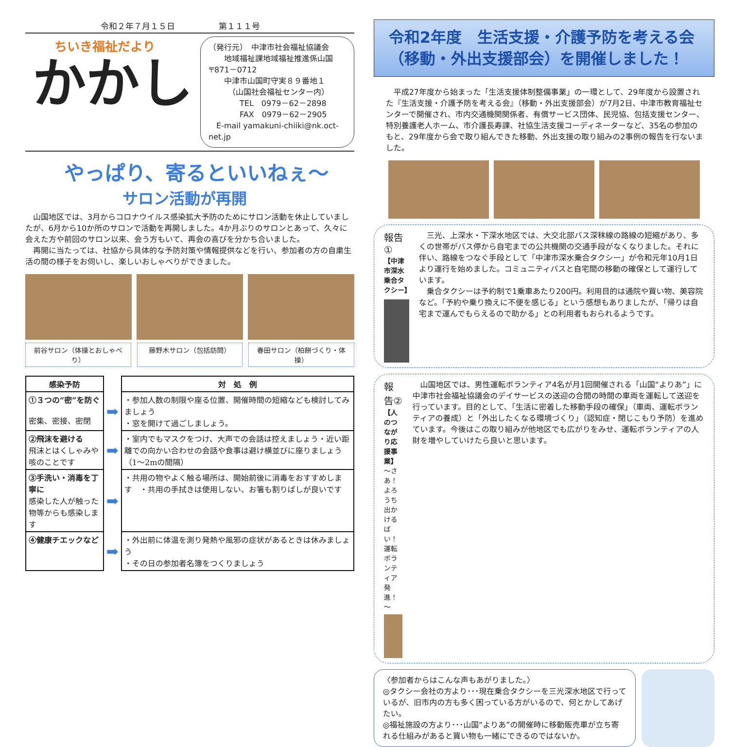令和２年７月１５日 第１１１号
ちいき福祉だより
かかし
（発行元）　中津市社会福祉協議会
　　地域福祉課地域福祉推進係山国
〒871－0712
　　中津市山国町守実８９番地１
　　　（山国社会福祉センター内）
　　　　TEL　0979－62－2898
　　　　FAX　0979－62－2905
　E-mail yamakuni-chiiki@nk.oct-net.jp
やっぱり、寄るといいねぇ～
サロン活動が再開
　山国地区では、3月からコロナウイルス感染拡大予防のためにサロン活動を休止していましたが、6月から10か所のサロンで活動を再開しました。4か月ぶりのサロンとあって、久々に会えた方や前回のサロン以来、会う方もいて、再会の喜びを分かち合いました。
　再開に当たっては、社協から具体的な予防対策や情報提供などを行い、参加者の方の自粛生活の間の様子をお伺いし、楽しいおしゃべりができました。
前谷サロン（体操とおしゃべり） 藤野木サロン（包括訪問） 春田サロン（柏餅づくり・体操）
| 感染予防 | | 対 処 例 |
| --- | --- | --- |
| ①３つの“密”を防ぐ 密集、密接、密閉 | ➡ | ・参加人数の制限や座る位置、開催時間の短縮なども検討してみましょう ・窓を開けて過ごしましょう。 |
| ②飛沫を避ける 飛沫とはくしゃみや咳のことです | ➡ | ・室内でもマスクをつけ、大声での会話は控えましょう・近い距離での向かい合わせの会話や食事は避け横並びに座りましょう（1～2mの間隔） |
| ③手洗い・消毒を丁寧に 感染した人が触った物等からも感染します | ➡ | ・共用の物やよく触る場所は、開始前後に消毒をおすすめします ・共用の手拭きは使用しない、お箸も割りばしが良いです |
| ④健康チエックなど | ➡ | ・外出前に体温を測り発熱や風邪の症状があるときは休みましょう ・その日の参加者名簿をつくりましょう |
令和2年度　生活支援・介護予防を考える会
（移動・外出支援部会）を開催しました！
　平成27年度から始まった「生活支援体制整備事業」の一環として、29年度から設置された『生活支援・介護予防を考える会』（移動・外出支援部会）が7月2日、中津市教育福祉センターで開催され、市内交通機関関係者、有償サービス団体、民児協、包括支援センター、特別養護老人ホーム、市介護長寿課、社協生活支援コーディネーターなど、35名の参加のもと、29年度から会で取り組んできた移動、外出支援の取り組みの2事例の報告を行ないました。
報告①
【中津市深水乗合タクシー】
　三光、上深水・下深水地区では、大交北部バス深秣線の路線の短縮があり、多くの世帯がバス停から自宅までの公共機関の交通手段がなくなりました。それに伴い、路線をつなぐ手段として「中津市深水乗合タクシー」が令和元年10月1日より運行を始めました。コミュニティバスと自宅間の移動の確保として運行しています。
　乗合タクシーは予約制で1乗車あたり200円。利用目的は通院や買い物、美容院など。「予約や乗り換えに不便を感じる」という感想もありましたが、「帰りは自宅まで運んでもらえるので助かる」との利用者もおられるようです。
報告②
【人のつながり応援事業】
～さあ！よろうち出かけるばい！運転ボランティア発進！～
　山国地区では、男性運転ボランティア4名が月1回開催される「山国“よりあ”」に中津市社会福祉協議会のデイサービスの送迎の合間の時間の車両を運転して送迎を行っています。目的として、「生活に密着した移動手段の確保」（車両、運転ボランティアの養成）と「外出したくなる環境づくり」（認知症・閉じこもり予防）を進めています。今後はこの取り組みが他地区でも広がりをみせ、運転ボランティアの人財を増やしていけたら良いと思います。
〈参加者からはこんな声もあがりました。〉
◎タクシー会社の方より･･･現在乗合タクシーを三光深水地区で行っているが、旧市内の方も多く困っている方がいるので、何とかしてあげたい。
◎福祉施設の方より･･･山国“よりあ”の開催時に移動販売車が立ち寄れる仕組みがあると買い物も一緒にできるのではないか。